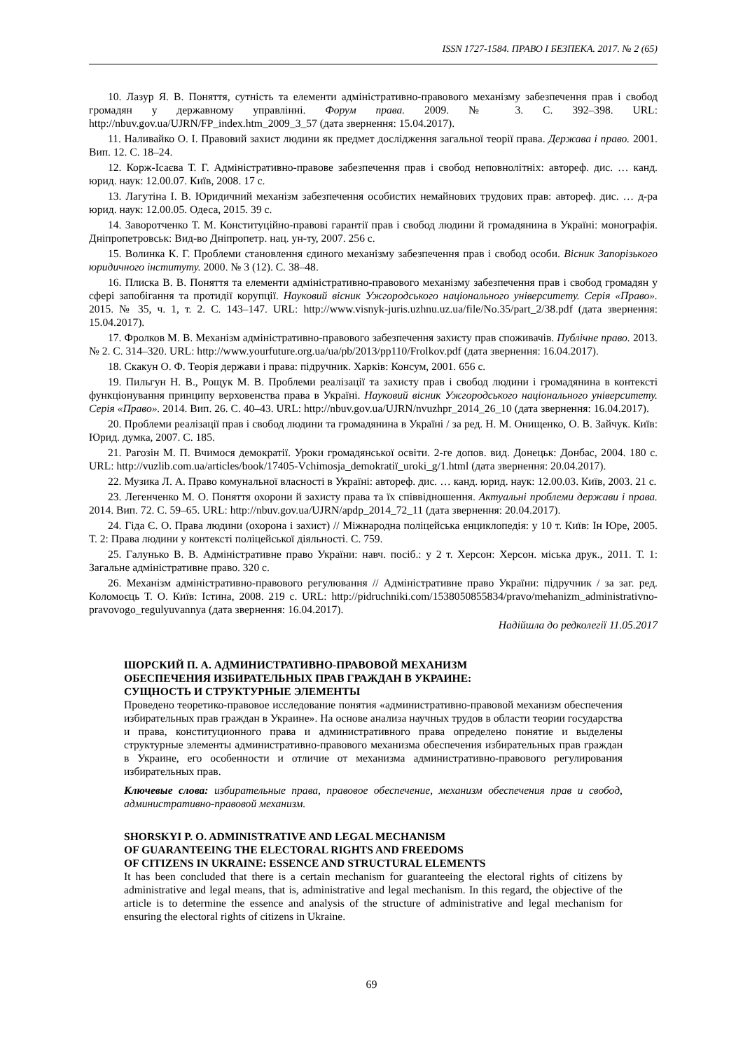ISSN 1727-1584. ПРАВО І БЕЗПЕКА. 2017. № 2 (65)
10. Лазур Я. В. Поняття, сутність та елементи адміністративно-правового механізму забезпечення прав і свобод громадян у державному управлінні. Форум права. 2009. № 3. С. 392–398. URL: http://nbuv.gov.ua/UJRN/FP_index.htm_2009_3_57 (дата звернення: 15.04.2017).
11. Наливайко О. І. Правовий захист людини як предмет дослідження загальної теорії права. Держава і право. 2001. Вип. 12. С. 18–24.
12. Корж-Ісаєва Т. Г. Адміністративно-правове забезпечення прав і свобод неповнолітніх: автореф. дис. … канд. юрид. наук: 12.00.07. Київ, 2008. 17 с.
13. Лагутіна І. В. Юридичний механізм забезпечення особистих немайнових трудових прав: автореф. дис. … д-ра юрид. наук: 12.00.05. Одеса, 2015. 39 с.
14. Заворотченко Т. М. Конституційно-правові гарантії прав і свобод людини й громадянина в Україні: монографія. Дніпропетровськ: Вид-во Дніпропетр. нац. ун-ту, 2007. 256 с.
15. Волинка К. Г. Проблеми становлення єдиного механізму забезпечення прав і свобод особи. Вісник Запорізького юридичного інституту. 2000. № 3 (12). С. 38–48.
16. Плиска В. В. Поняття та елементи адміністративно-правового механізму забезпечення прав і свобод громадян у сфері запобігання та протидії корупції. Науковий вісник Ужгородського національного університету. Серія «Право». 2015. № 35, ч. 1, т. 2. С. 143–147. URL: http://www.visnyk-juris.uzhnu.uz.ua/file/No.35/part_2/38.pdf (дата звернення: 15.04.2017).
17. Фролков М. В. Механізм адміністративно-правового забезпечення захисту прав споживачів. Публічне право. 2013. № 2. С. 314–320. URL: http://www.yourfuture.org.ua/ua/pb/2013/pp110/Frolkov.pdf (дата звернення: 16.04.2017).
18. Скакун О. Ф. Теорія держави і права: підручник. Харків: Консум, 2001. 656 с.
19. Пильгун Н. В., Рощук М. В. Проблеми реалізації та захисту прав і свобод людини і громадянина в контексті функціонування принципу верховенства права в Україні. Науковий вісник Ужгородського національного університету. Серія «Право». 2014. Вип. 26. С. 40–43. URL: http://nbuv.gov.ua/UJRN/nvuzhpr_2014_26_10 (дата звернення: 16.04.2017).
20. Проблеми реалізації прав і свобод людини та громадянина в Україні / за ред. Н. М. Онищенко, О. В. Зайчук. Київ: Юрид. думка, 2007. С. 185.
21. Рагозін М. П. Вчимося демократії. Уроки громадянської освіти. 2-ге допов. вид. Донецьк: Донбас, 2004. 180 с. URL: http://vuzlib.com.ua/articles/book/17405-Vchimosja_demokratiї_uroki_g/1.html (дата звернення: 20.04.2017).
22. Музика Л. А. Право комунальної власності в Україні: автореф. дис. … канд. юрид. наук: 12.00.03. Київ, 2003. 21 с.
23. Легенченко М. О. Поняття охорони й захисту права та їх співвідношення. Актуальні проблеми держави і права. 2014. Вип. 72. С. 59–65. URL: http://nbuv.gov.ua/UJRN/apdp_2014_72_11 (дата звернення: 20.04.2017).
24. Гіда Є. О. Права людини (охорона і захист) // Міжнародна поліцейська енциклопедія: у 10 т. Київ: Ін Юре, 2005. Т. 2: Права людини у контексті поліцейської діяльності. С. 759.
25. Галунько В. В. Адміністративне право України: навч. посіб.: у 2 т. Херсон: Херсон. міська друк., 2011. Т. 1: Загальне адміністративне право. 320 с.
26. Механізм адміністративно-правового регулювання // Адміністративне право України: підручник / за заг. ред. Коломоєць Т. О. Київ: Істина, 2008. 219 с. URL: http://pidruchniki.com/1538050855834/pravo/mehanizm_administrativno-pravovogo_regulyuvannya (дата звернення: 16.04.2017).
Надійшла до редколегії 11.05.2017
ШОРСКИЙ П. А. АДМИНИСТРАТИВНО-ПРАВОВОЙ МЕХАНИЗМ
ОБЕСПЕЧЕНИЯ ИЗБИРАТЕЛЬНЫХ ПРАВ ГРАЖДАН В УКРАИНЕ:
СУЩНОСТЬ И СТРУКТУРНЫЕ ЭЛЕМЕНТЫ
Проведено теоретико-правовое исследование понятия «административно-правовой механизм обеспечения избирательных прав граждан в Украине». На основе анализа научных трудов в области теории государства и права, конституционного права и административного права определено понятие и выделены структурные элементы административно-правового механизма обеспечения избирательных прав граждан в Украине, его особенности и отличие от механизма административно-правового регулирования избирательных прав.
Ключевые слова: избирательные права, правовое обеспечение, механизм обеспечения прав и свобод, административно-правовой механизм.
SHORSKYI P. O. ADMINISTRATIVE AND LEGAL MECHANISM
OF GUARANTEEING THE ELECTORAL RIGHTS AND FREEDOMS
OF CITIZENS IN UKRAINE: ESSENCE AND STRUCTURAL ELEMENTS
It has been concluded that there is a certain mechanism for guaranteeing the electoral rights of citizens by administrative and legal means, that is, administrative and legal mechanism. In this regard, the objective of the article is to determine the essence and analysis of the structure of administrative and legal mechanism for ensuring the electoral rights of citizens in Ukraine.
69